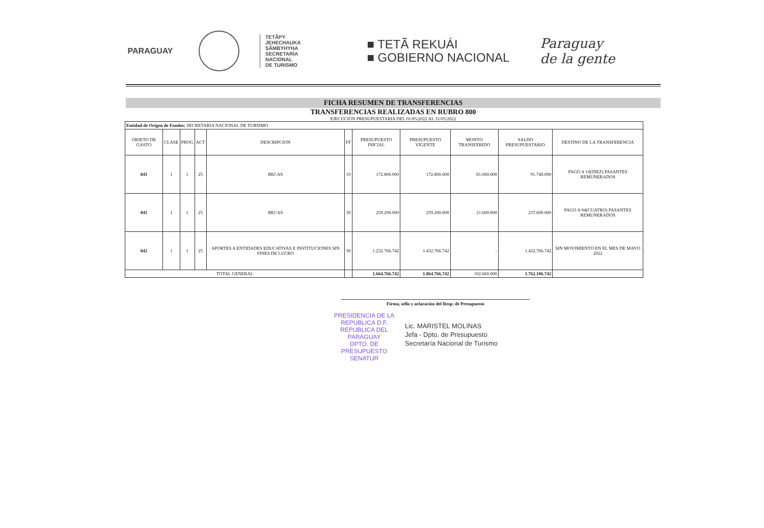PARAGUAY
TETÃPY
JEHECHAUKA
SÃMBYHYHA
SECRETARÍA
NACIONAL
DE TURISMO
■ TETÃ REKUÁI
■ GOBIERNO NACIONAL
Paraguay
de la gente
FICHA RESUMEN DE TRANSFERENCIAS
TRANSFERENCIAS REALIZADAS EN RUBRO 800
EJECUCIÓN PRESUPUESTARIA DEL 01/05/2022 AL 31/05/2022
| Entidad de Origen de Fondos: SECRETARIA NACIONAL DE TURISMO | | | | | | | | | | |
| OBJETO DE GASTO | CLASE | PROG | ACT | DESCRIPCION | FF | PRESUPUESTO INICIAL | PRESUPUESTO VIGENTE | MONTO TRANSFERIDO | SALDO PRESUPUESTARIO | DESTINO DE LA TRANSFERENCIA |
| 841 | 1 | 1 | 25 | BECAS | 10 | 172.800.000 | 172.800.000 | 81.060.000 | 91.740.000 | PAGO A 10(DIEZ) PASANTES REMUNERADOS |
| 841 | 1 | 1 | 25 | BECAS | 30 | 259.200.000 | 259.200.000 | 21.600.000 | 237.600.000 | PAGO A 04(CUATRO) PASANTES REMUNERADOS |
| 842 | 1 | 1 | 25 | APORTES A ENTIDADES EDUCATIVAS E INSTITUCIONES SIN FINES DE LUCRO | 30 | 1.232.766.742 | 1.432.766.742 | - | 1.432.766.742 | SIN MOVIMIENTO EN EL MES DE MAYO 2022 |
| TOTAL GENERAL | | | | | | 1.664.766.742 | 1.864.766.742 | 102.660.000 | 1.762.106.742 | |
Firma, sello y aclaración del Resp. de Presupuesto
Lic. MARISTEL MOLINAS
Jefa - Dpto. de Presupuesto
Secretaría Nacional de Turismo
PRESIDENCIA DE LA REPUBLICA D.F.
REPUBLICA DEL PARAGUAY
DPTO. DE PRESUPUESTO
SENATUR